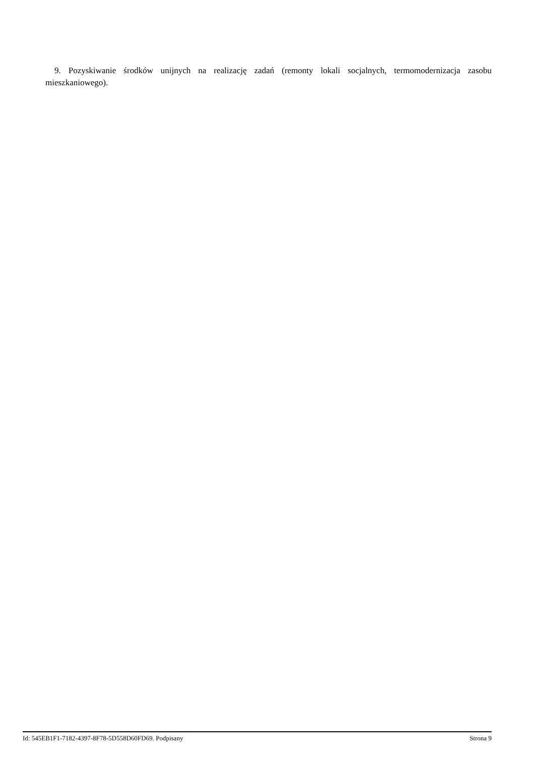9. Pozyskiwanie środków unijnych na realizację zadań (remonty lokali socjalnych, termomodernizacja zasobu mieszkaniowego).
Id: 545EB1F1-7182-4397-8F78-5D558D60FD69. Podpisany Strona 9